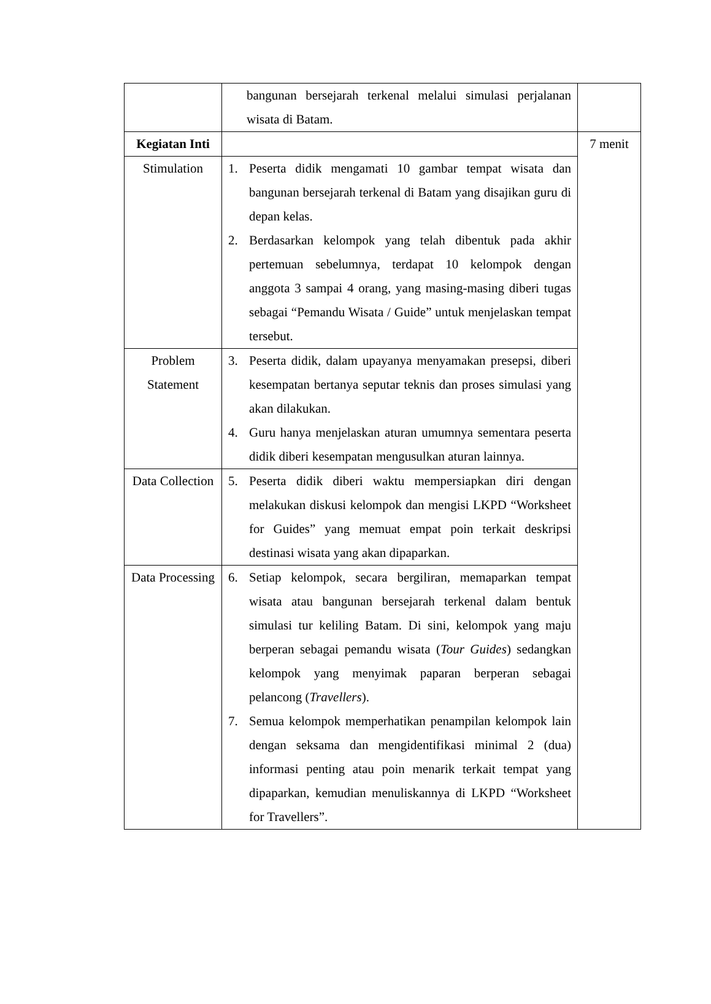| | bangunan bersejarah terkenal melalui simulasi perjalanan wisata di Batam. | |
| Kegiatan Inti | | 7 menit |
| Stimulation | 1. Peserta didik mengamati 10 gambar tempat wisata dan bangunan bersejarah terkenal di Batam yang disajikan guru di depan kelas. 2. Berdasarkan kelompok yang telah dibentuk pada akhir pertemuan sebelumnya, terdapat 10 kelompok dengan anggota 3 sampai 4 orang, yang masing-masing diberi tugas sebagai “Pemandu Wisata / Guide” untuk menjelaskan tempat tersebut. | |
| Problem Statement | 3. Peserta didik, dalam upayanya menyamakan presepsi, diberi kesempatan bertanya seputar teknis dan proses simulasi yang akan dilakukan. 4. Guru hanya menjelaskan aturan umumnya sementara peserta didik diberi kesempatan mengusulkan aturan lainnya. | |
| Data Collection | 5. Peserta didik diberi waktu mempersiapkan diri dengan melakukan diskusi kelompok dan mengisi LKPD “Worksheet for Guides” yang memuat empat poin terkait deskripsi destinasi wisata yang akan dipaparkan. | |
| Data Processing | 6. Setiap kelompok, secara bergiliran, memaparkan tempat wisata atau bangunan bersejarah terkenal dalam bentuk simulasi tur keliling Batam. Di sini, kelompok yang maju berperan sebagai pemandu wisata ( Tour Guides ) sedangkan kelompok yang menyimak paparan berperan sebagai pelancong ( Travellers ). 7. Semua kelompok memperhatikan penampilan kelompok lain dengan seksama dan mengidentifikasi minimal 2 (dua) informasi penting atau poin menarik terkait tempat yang dipaparkan, kemudian menuliskannya di LKPD “Worksheet for Travellers”. | |